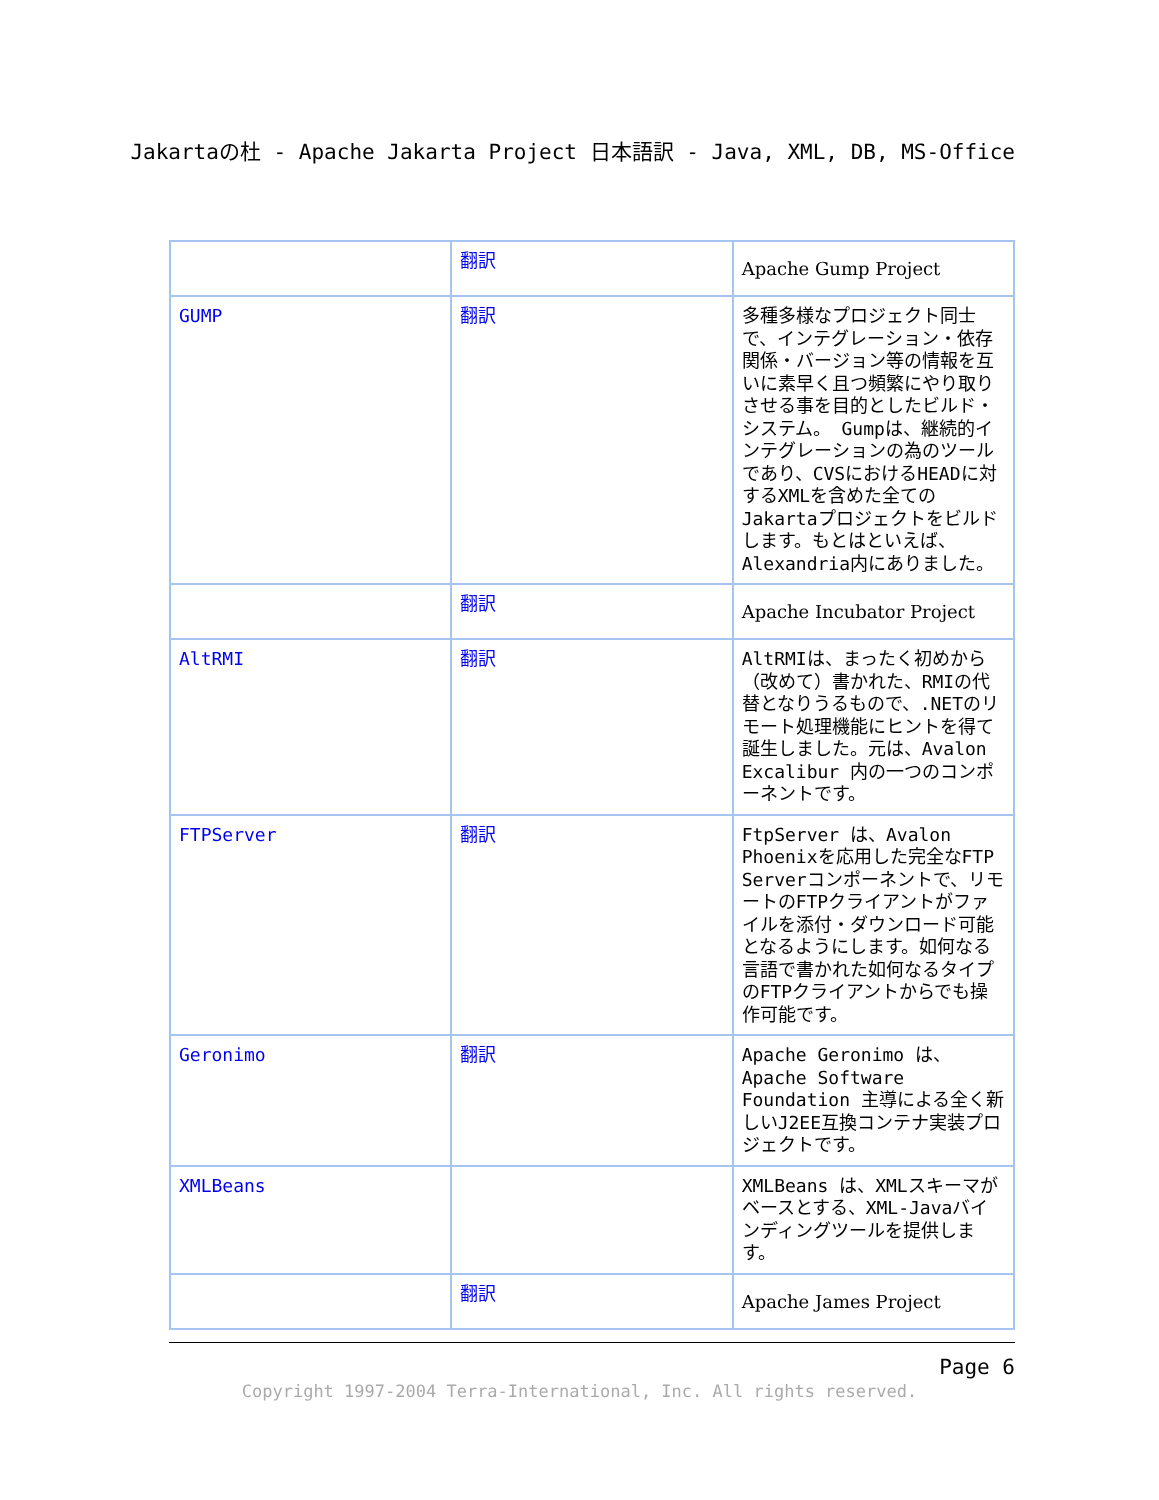Jakartaの杜 - Apache Jakarta Project 日本語訳 - Java, XML, DB, MS-Office
| | 翻訳 | Apache Gump Project |
| GUMP | 翻訳 | 多種多様なプロジェクト同士で、インテグレーション・依存関係・バージョン等の情報を互いに素早く且つ頻繁にやり取りさせる事を目的としたビルド・システム。 Gumpは、継続的インテグレーションの為のツールであり、CVSにおけるHEADに対するXMLを含めた全てのJakartaプロジェクトをビルドします。もとはといえば、Alexandria内にありました。 |
| | 翻訳 | Apache Incubator Project |
| AltRMI | 翻訳 | AltRMIは、まったく初めから（改めて）書かれた、RMIの代替となりうるもので、.NETのリモート処理機能にヒントを得て誕生しました。元は、Avalon Excalibur 内の一つのコンポーネントです。 |
| FTPServer | 翻訳 | FtpServer は、Avalon Phoenixを応用した完全なFTP Serverコンポーネントで、リモートのFTPクライアントがファイルを添付・ダウンロード可能となるようにします。如何なる言語で書かれた如何なるタイプのFTPクライアントからでも操作可能です。 |
| Geronimo | 翻訳 | Apache Geronimo は、Apache Software Foundation 主導による全く新しいJ2EE互換コンテナ実装プロジェクトです。 |
| XMLBeans | | XMLBeans は、XMLスキーマがベースとする、XML-Javaバインディングツールを提供します。 |
| | 翻訳 | Apache James Project |
Page 6
Copyright 1997-2004 Terra-International, Inc. All rights reserved.